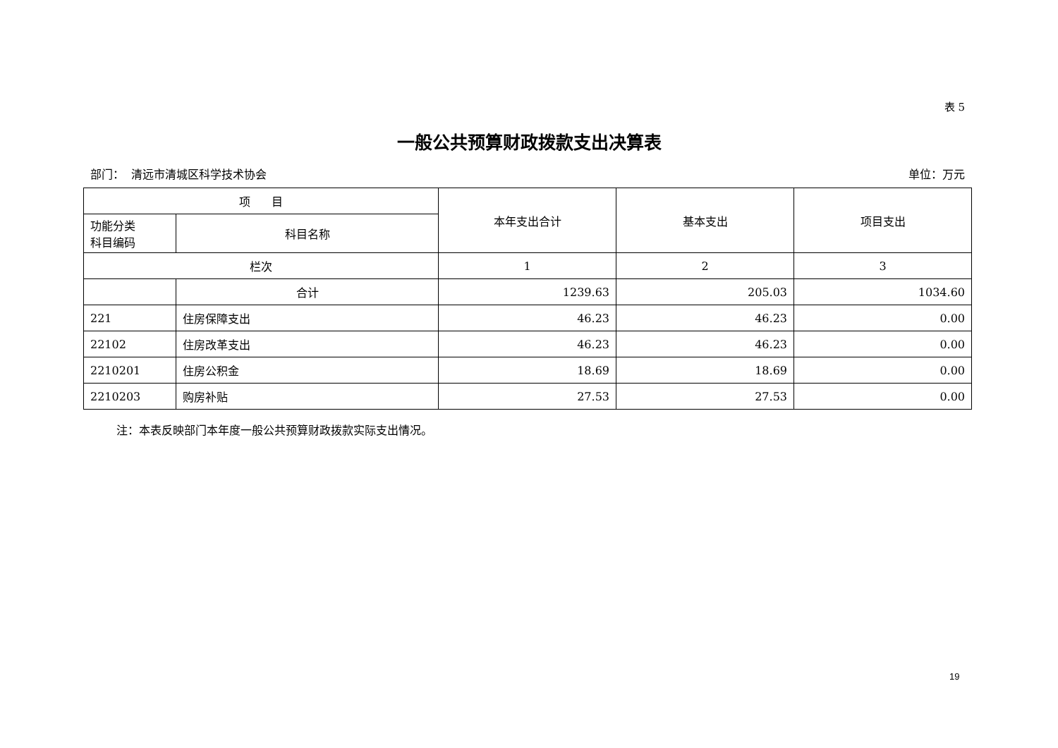表 5
一般公共预算财政拨款支出决算表
部门： 清远市清城区科学技术协会 单位：万元
| 项 目 | | 本年支出合计 | 基本支出 | 项目支出 |
| --- | --- | --- | --- | --- |
| 功能分类 科目编码 | 科目名称 | | | |
| 栏次 | | 1 | 2 | 3 |
| | 合计 | 1239.63 | 205.03 | 1034.60 |
| 221 | 住房保障支出 | 46.23 | 46.23 | 0.00 |
| 22102 | 住房改革支出 | 46.23 | 46.23 | 0.00 |
| 2210201 | 住房公积金 | 18.69 | 18.69 | 0.00 |
| 2210203 | 购房补贴 | 27.53 | 27.53 | 0.00 |
注：本表反映部门本年度一般公共预算财政拨款实际支出情况。
19